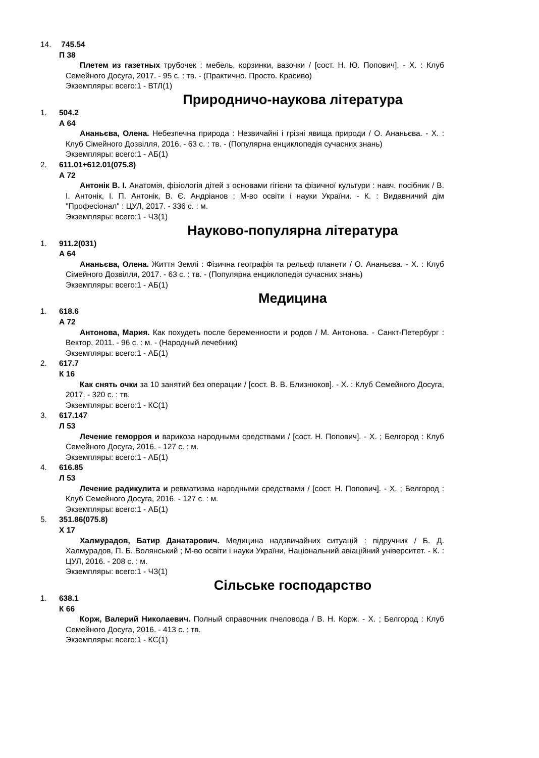14. 745.54
П 38
Плетем из газетных трубочек : мебель, корзинки, вазочки / [сост. Н. Ю. Попович]. - Х. : Клуб Семейного Досуга, 2017. - 95 с. : тв. - (Практично. Просто. Красиво)
Экземпляры: всего:1 - ВТЛ(1)
Природничо-наукова література
1. 504.2
А 64
Ананьєва, Олена. Небезпечна природа : Незвичайні і грізні явища природи / О. Ананьєва. - Х. : Клуб Сімейного Дозвілля, 2016. - 63 с. : тв. - (Популярна енциклопедія сучасних знань)
Экземпляры: всего:1 - АБ(1)
2. 611.01+612.01(075.8)
А 72
Антонік В. І. Анатомія, фізіологія дітей з основами гігієни та фізичної культури : навч. посібник / В. І. Антонік, І. П. Антонік, В. Є. Андріанов ; М-во освіти і науки України. - К. : Видавничий дім "Професіонал" : ЦУЛ, 2017. - 336 с. : м.
Экземпляры: всего:1 - ЧЗ(1)
Науково-популярна література
1. 911.2(031)
А 64
Ананьєва, Олена. Життя Землі : Фізична географія та рельєф планети / О. Ананьєва. - Х. : Клуб Сімейного Дозвілля, 2017. - 63 с. : тв. - (Популярна енциклопедія сучасних знань)
Экземпляры: всего:1 - АБ(1)
Медицина
1. 618.6
А 72
Антонова, Мария. Как похудеть после беременности и родов / М. Антонова. - Санкт-Петербург : Вектор, 2011. - 96 с. : м. - (Народный лечебник)
Экземпляры: всего:1 - АБ(1)
2. 617.7
К 16
Как снять очки за 10 занятий без операции / [сост. В. В. Близнюков]. - Х. : Клуб Семейного Досуга, 2017. - 320 с. : тв.
Экземпляры: всего:1 - КС(1)
3. 617.147
Л 53
Лечение геморроя и варикоза народными средствами / [сост. Н. Попович]. - Х. ; Белгород : Клуб Семейного Досуга, 2016. - 127 с. : м.
Экземпляры: всего:1 - АБ(1)
4. 616.85
Л 53
Лечение радикулита и ревматизма народными средствами / [сост. Н. Попович]. - Х. ; Белгород : Клуб Семейного Досуга, 2016. - 127 с. : м.
Экземпляры: всего:1 - АБ(1)
5. 351.86(075.8)
Х 17
Халмурадов, Батир Данатарович. Медицина надзвичайних ситуацій : підручник / Б. Д. Халмурадов, П. Б. Волянський ; М-во освіти і науки України, Національний авіаційний університет. - К. : ЦУЛ, 2016. - 208 с. : м.
Экземпляры: всего:1 - ЧЗ(1)
Сільське господарство
1. 638.1
К 66
Корж, Валерий Николаевич. Полный справочник пчеловода / В. Н. Корж. - Х. ; Белгород : Клуб Семейного Досуга, 2016. - 413 с. : тв.
Экземпляры: всего:1 - КС(1)